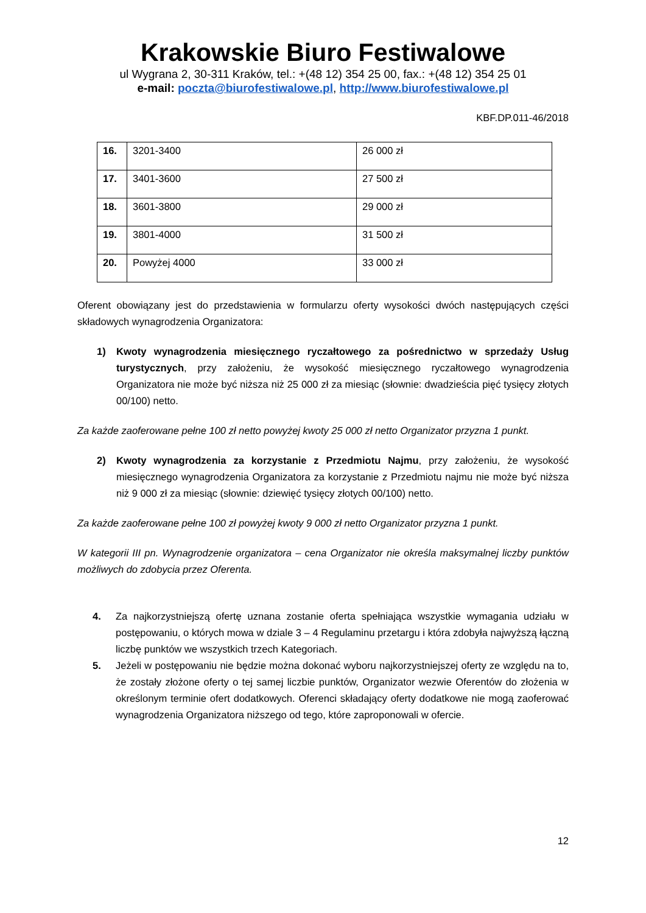Krakowskie Biuro Festiwalowe
ul Wygrana 2, 30-311 Kraków, tel.: +(48 12) 354 25 00, fax.: +(48 12) 354 25 01
e-mail: poczta@biurofestiwalowe.pl, http://www.biurofestiwalowe.pl
KBF.DP.011-46/2018
| 16. | 3201-3400 | 26 000 zł |
| 17. | 3401-3600 | 27 500 zł |
| 18. | 3601-3800 | 29 000 zł |
| 19. | 3801-4000 | 31 500 zł |
| 20. | Powyżej 4000 | 33 000 zł |
Oferent obowiązany jest do przedstawienia w formularzu oferty wysokości dwóch następujących części składowych wynagrodzenia Organizatora:
1) Kwoty wynagrodzenia miesięcznego ryczałtowego za pośrednictwo w sprzedaży Usług turystycznych, przy założeniu, że wysokość miesięcznego ryczałtowego wynagrodzenia Organizatora nie może być niższa niż 25 000 zł za miesiąc (słownie: dwadzieścia pięć tysięcy złotych 00/100) netto.
Za każde zaoferowane pełne 100 zł netto powyżej kwoty 25 000 zł netto Organizator przyzna 1 punkt.
2) Kwoty wynagrodzenia za korzystanie z Przedmiotu Najmu, przy założeniu, że wysokość miesięcznego wynagrodzenia Organizatora za korzystanie z Przedmiotu najmu nie może być niższa niż 9 000 zł za miesiąc (słownie: dziewięć tysięcy złotych 00/100) netto.
Za każde zaoferowane pełne 100 zł powyżej kwoty 9 000 zł netto Organizator przyzna 1 punkt.
W kategorii III pn. Wynagrodzenie organizatora – cena Organizator nie określa maksymalnej liczby punktów możliwych do zdobycia przez Oferenta.
4. Za najkorzystniejszą ofertę uznana zostanie oferta spełniająca wszystkie wymagania udziału w postępowaniu, o których mowa w dziale 3 – 4 Regulaminu przetargu i która zdobyła najwyższą łączną liczbę punktów we wszystkich trzech Kategoriach.
5. Jeżeli w postępowaniu nie będzie można dokonać wyboru najkorzystniejszej oferty ze względu na to, że zostały złożone oferty o tej samej liczbie punktów, Organizator wezwie Oferentów do złożenia w określonym terminie ofert dodatkowych. Oferenci składający oferty dodatkowe nie mogą zaoferować wynagrodzenia Organizatora niższego od tego, które zaproponowali w ofercie.
12